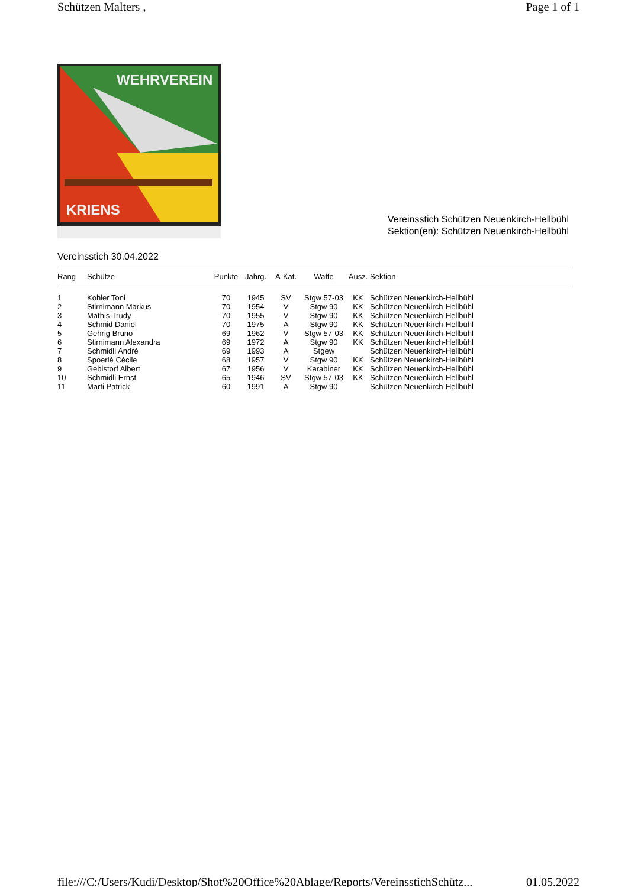Schützen Malters , Page 1 of 1
WEHRVEREIN
KRIENS
Vereinsstich Schützen Neuenkirch-Hellbühl
Sektion(en): Schützen Neuenkirch-Hellbühl
Vereinsstich 30.04.2022
| Rang | Schütze | Punkte | Jahrg. | A-Kat. | Waffe | Ausz. | Sektion |
| --- | --- | --- | --- | --- | --- | --- | --- |
| 1 | Kohler Toni | 70 | 1945 | SV | Stgw 57-03 | KK | Schützen Neuenkirch-Hellbühl |
| 2 | Stirnimann Markus | 70 | 1954 | V | Stgw 90 | KK | Schützen Neuenkirch-Hellbühl |
| 3 | Mathis Trudy | 70 | 1955 | V | Stgw 90 | KK | Schützen Neuenkirch-Hellbühl |
| 4 | Schmid Daniel | 70 | 1975 | A | Stgw 90 | KK | Schützen Neuenkirch-Hellbühl |
| 5 | Gehrig Bruno | 69 | 1962 | V | Stgw 57-03 | KK | Schützen Neuenkirch-Hellbühl |
| 6 | Stirnimann Alexandra | 69 | 1972 | A | Stgw 90 | KK | Schützen Neuenkirch-Hellbühl |
| 7 | Schmidli André | 69 | 1993 | A | Stgew | | Schützen Neuenkirch-Hellbühl |
| 8 | Spoerlé Cécile | 68 | 1957 | V | Stgw 90 | KK | Schützen Neuenkirch-Hellbühl |
| 9 | Gebistorf Albert | 67 | 1956 | V | Karabiner | KK | Schützen Neuenkirch-Hellbühl |
| 10 | Schmidli Ernst | 65 | 1946 | SV | Stgw 57-03 | KK | Schützen Neuenkirch-Hellbühl |
| 11 | Marti Patrick | 60 | 1991 | A | Stgw 90 | | Schützen Neuenkirch-Hellbühl |
file:///C:/Users/Kudi/Desktop/Shot%20Office%20Ablage/Reports/VereinsstichSchütz... 01.05.2022